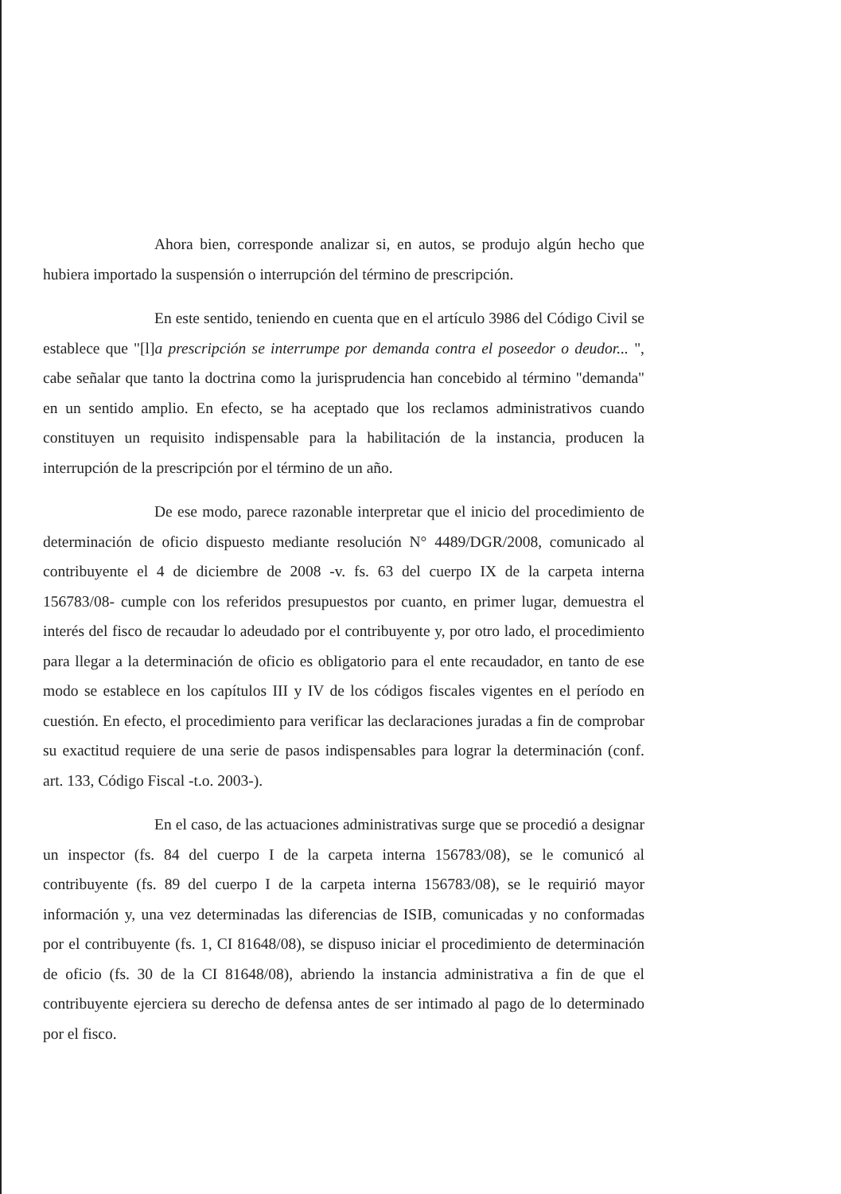Ahora bien, corresponde analizar si, en autos, se produjo algún hecho que hubiera importado la suspensión o interrupción del término de prescripción.
En este sentido, teniendo en cuenta que en el artículo 3986 del Código Civil se establece que "[l]a prescripción se interrumpe por demanda contra el poseedor o deudor... ", cabe señalar que tanto la doctrina como la jurisprudencia han concebido al término "demanda" en un sentido amplio. En efecto, se ha aceptado que los reclamos administrativos cuando constituyen un requisito indispensable para la habilitación de la instancia, producen la interrupción de la prescripción por el término de un año.
De ese modo, parece razonable interpretar que el inicio del procedimiento de determinación de oficio dispuesto mediante resolución N° 4489/DGR/2008, comunicado al contribuyente el 4 de diciembre de 2008 -v. fs. 63 del cuerpo IX de la carpeta interna 156783/08- cumple con los referidos presupuestos por cuanto, en primer lugar, demuestra el interés del fisco de recaudar lo adeudado por el contribuyente y, por otro lado, el procedimiento para llegar a la determinación de oficio es obligatorio para el ente recaudador, en tanto de ese modo se establece en los capítulos III y IV de los códigos fiscales vigentes en el período en cuestión. En efecto, el procedimiento para verificar las declaraciones juradas a fin de comprobar su exactitud requiere de una serie de pasos indispensables para lograr la determinación (conf. art. 133, Código Fiscal -t.o. 2003-).
En el caso, de las actuaciones administrativas surge que se procedió a designar un inspector (fs. 84 del cuerpo I de la carpeta interna 156783/08), se le comunicó al contribuyente (fs. 89 del cuerpo I de la carpeta interna 156783/08), se le requirió mayor información y, una vez determinadas las diferencias de ISIB, comunicadas y no conformadas por el contribuyente (fs. 1, CI 81648/08), se dispuso iniciar el procedimiento de determinación de oficio (fs. 30 de la CI 81648/08), abriendo la instancia administrativa a fin de que el contribuyente ejerciera su derecho de defensa antes de ser intimado al pago de lo determinado por el fisco.